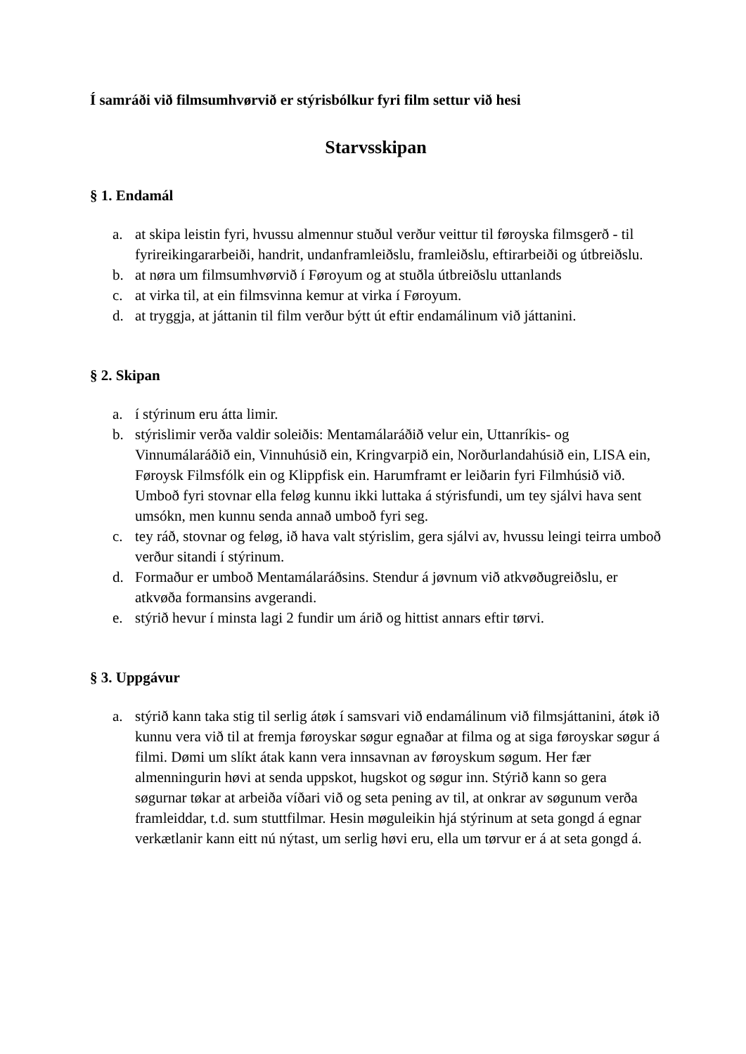Í samráði við filmsumhvørvið er stýrisbólkur fyri film settur við hesi
Starvsskipan
§ 1. Endamál
a. at skipa leistin fyri, hvussu almennur stuðul verður veittur til føroyska filmsgerð - til fyrireikingararbeiði, handrit, undanframleiðslu, framleiðslu, eftirarbeiði og útbreiðslu.
b. at nøra um filmsumhvørvið í Føroyum og at stuðla útbreiðslu uttanlands
c. at virka til, at ein filmsvinna kemur at virka í Føroyum.
d. at tryggja, at játtanin til film verður býtt út eftir endamálinum við játtanini.
§ 2. Skipan
a. í stýrinum eru átta limir.
b. stýrislimir verða valdir soleiðis: Mentamálaráðið velur ein, Uttanríkis- og Vinnumálaráðið ein, Vinnuhúsið ein, Kringvarpið ein, Norðurlandahúsið ein, LISA ein, Føroysk Filmsfólk ein og Klippfisk ein. Harumframt er leiðarin fyri Filmhúsið við. Umboð fyri stovnar ella feløg kunnu ikki luttaka á stýrisfundi, um tey sjálvi hava sent umsókn, men kunnu senda annað umboð fyri seg.
c. tey ráð, stovnar og feløg, ið hava valt stýrislim, gera sjálvi av, hvussu leingi teirra umboð verður sitandi í stýrinum.
d. Formaður er umboð Mentamálaráðsins. Stendur á jøvnum við atkvøðugreiðslu, er atkvøða formansins avgerandi.
e. stýrið hevur í minsta lagi 2 fundir um árið og hittist annars eftir tørvi.
§ 3. Uppgávur
a. stýrið kann taka stig til serlig átøk í samsvari við endamálinum við filmsjáttanini, átøk ið kunnu vera við til at fremja føroyskar søgur egnaðar at filma og at siga føroyskar søgur á filmi. Dømi um slíkt átak kann vera innsavnan av føroyskum søgum. Her fær almenningurin høvi at senda uppskot, hugskot og søgur inn. Stýrið kann so gera søgurnar tøkar at arbeiða víðari við og seta pening av til, at onkrar av søgunum verða framleiddar, t.d. sum stuttfilmar. Hesin møguleikin hjá stýrinum at seta gongd á egnar verkætlanir kann eitt nú nýtast, um serlig høvi eru, ella um tørvur er á at seta gongd á.